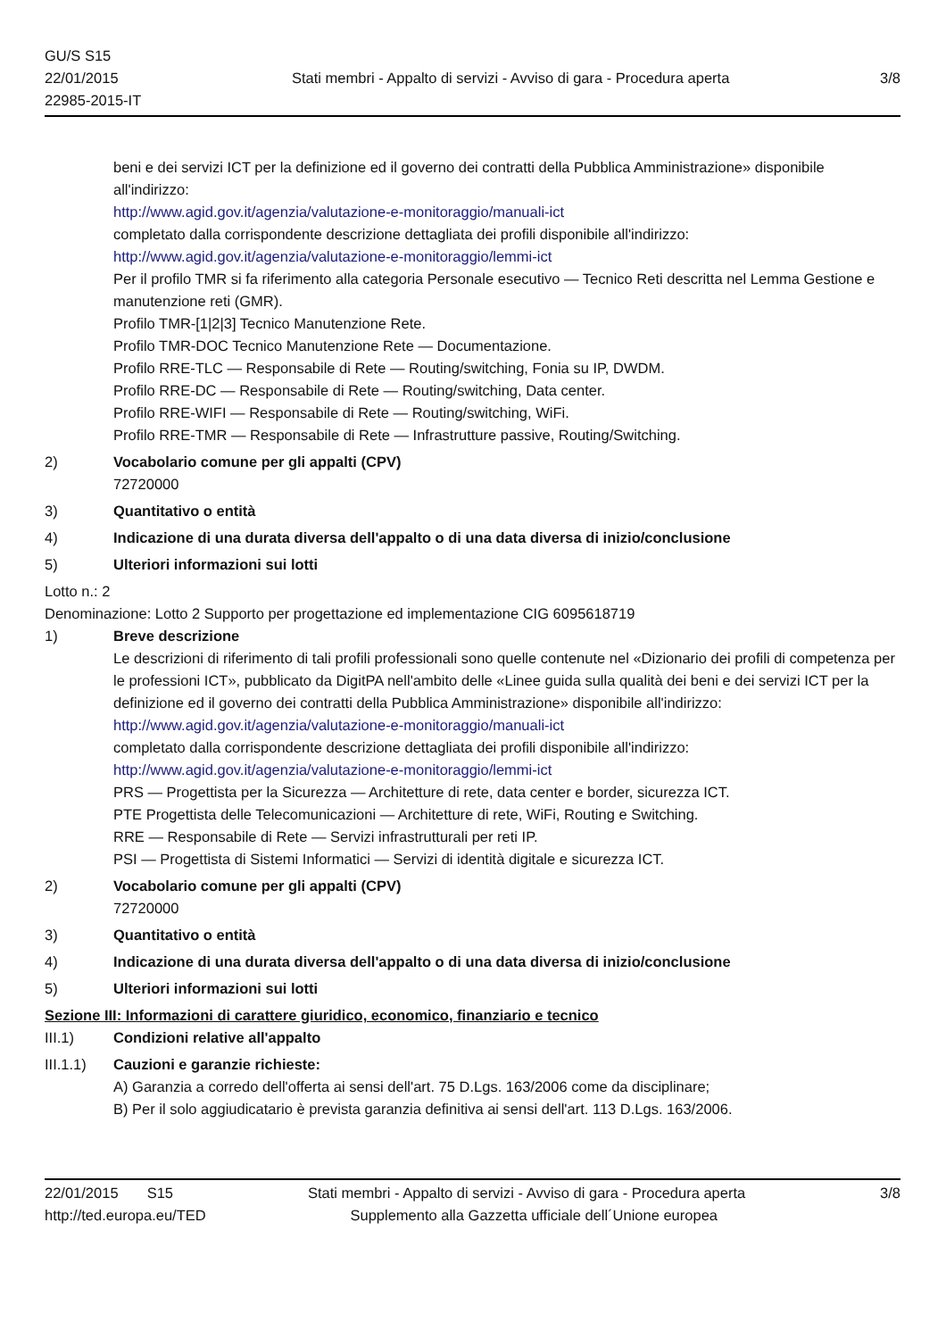GU/S S15
22/01/2015
22985-2015-IT
Stati membri - Appalto di servizi - Avviso di gara - Procedura aperta
3/8
beni e dei servizi ICT per la definizione ed il governo dei contratti della Pubblica Amministrazione» disponibile all'indirizzo:
http://www.agid.gov.it/agenzia/valutazione-e-monitoraggio/manuali-ict
completato dalla corrispondente descrizione dettagliata dei profili disponibile all'indirizzo:
http://www.agid.gov.it/agenzia/valutazione-e-monitoraggio/lemmi-ict
Per il profilo TMR si fa riferimento alla categoria Personale esecutivo — Tecnico Reti descritta nel Lemma Gestione e manutenzione reti (GMR).
Profilo TMR-[1|2|3] Tecnico Manutenzione Rete.
Profilo TMR-DOC Tecnico Manutenzione Rete — Documentazione.
Profilo RRE-TLC — Responsabile di Rete — Routing/switching, Fonia su IP, DWDM.
Profilo RRE-DC — Responsabile di Rete — Routing/switching, Data center.
Profilo RRE-WIFI — Responsabile di Rete — Routing/switching, WiFi.
Profilo RRE-TMR — Responsabile di Rete — Infrastrutture passive, Routing/Switching.
2) Vocabolario comune per gli appalti (CPV)
72720000
3) Quantitativo o entità
4) Indicazione di una durata diversa dell'appalto o di una data diversa di inizio/conclusione
5) Ulteriori informazioni sui lotti
Lotto n.: 2
Denominazione: Lotto 2 Supporto per progettazione ed implementazione CIG 6095618719
1) Breve descrizione
Le descrizioni di riferimento di tali profili professionali sono quelle contenute nel «Dizionario dei profili di competenza per le professioni ICT», pubblicato da DigitPA nell'ambito delle «Linee guida sulla qualità dei beni e dei servizi ICT per la definizione ed il governo dei contratti della Pubblica Amministrazione» disponibile all'indirizzo:
http://www.agid.gov.it/agenzia/valutazione-e-monitoraggio/manuali-ict
completato dalla corrispondente descrizione dettagliata dei profili disponibile all'indirizzo:
http://www.agid.gov.it/agenzia/valutazione-e-monitoraggio/lemmi-ict
PRS — Progettista per la Sicurezza — Architetture di rete, data center e border, sicurezza ICT.
PTE Progettista delle Telecomunicazioni — Architetture di rete, WiFi, Routing e Switching.
RRE — Responsabile di Rete — Servizi infrastrutturali per reti IP.
PSI — Progettista di Sistemi Informatici — Servizi di identità digitale e sicurezza ICT.
2) Vocabolario comune per gli appalti (CPV)
72720000
3) Quantitativo o entità
4) Indicazione di una durata diversa dell'appalto o di una data diversa di inizio/conclusione
5) Ulteriori informazioni sui lotti
Sezione III: Informazioni di carattere giuridico, economico, finanziario e tecnico
III.1) Condizioni relative all'appalto
III.1.1)
Cauzioni e garanzie richieste:
A) Garanzia a corredo dell'offerta ai sensi dell'art. 75 D.Lgs. 163/2006 come da disciplinare;
B) Per il solo aggiudicatario è prevista garanzia definitiva ai sensi dell'art. 113 D.Lgs. 163/2006.
22/01/2015 S15 Stati membri - Appalto di servizi - Avviso di gara - Procedura aperta
3/8
http://ted.europa.eu/TED Supplemento alla Gazzetta ufficiale dell´Unione europea